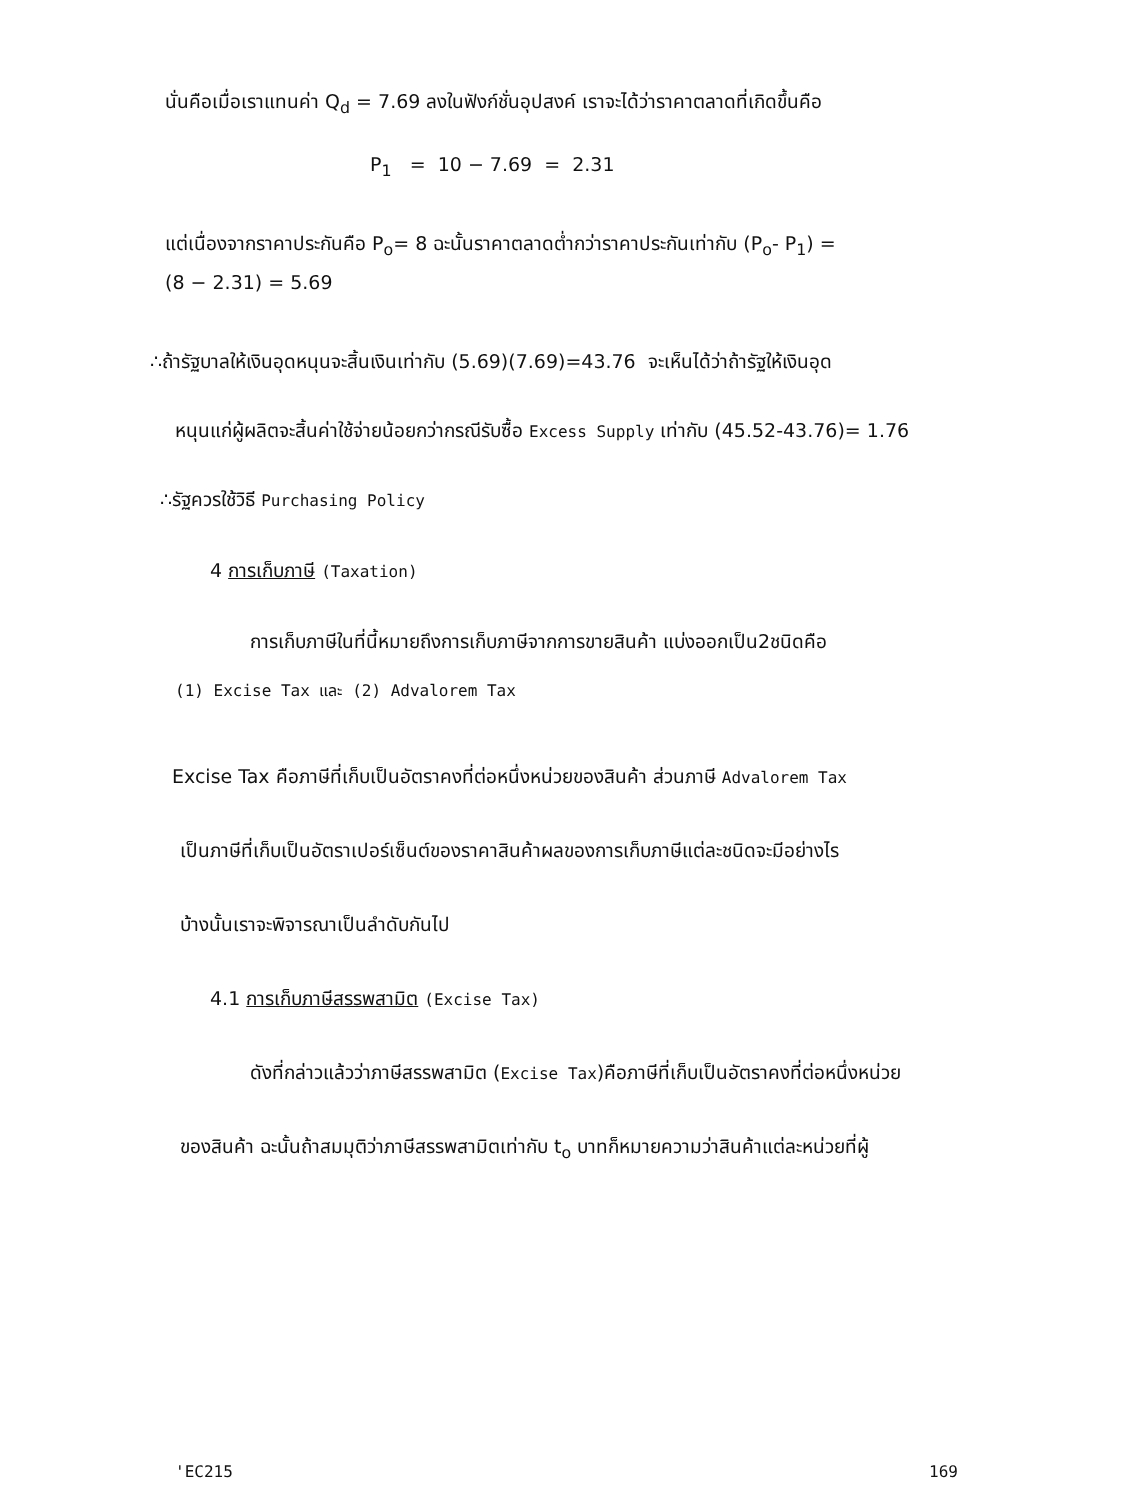นั่นคือเมื่อเราแทนค่า Q<sub>d</sub> = 7.69 ลงในฟังก์ชั่นอุปสงค์ เราจะได้ว่าราคาตลาดที่เกิดขึ้นคือ
P<sub>1</sub> = 10 − 7.69 = 2.31
แต่เนื่องจากราคาประกันคือ P<sub>o</sub>= 8 ฉะนั้นราคาตลาดต่ำกว่าราคาประกันเท่ากับ (P<sub>o</sub>- P<sub>1</sub>) =
(8 − 2.31) = 5.69
∴ถ้ารัฐบาลให้เงินอุดหนุนจะสิ้นเงินเท่ากับ (5.69)(7.69)=43.76 จะเห็นได้ว่าถ้ารัฐให้เงินอุด
หนุนแก่ผู้ผลิตจะสิ้นค่าใช้จ่ายน้อยกว่ากรณีรับซื้อ Excess Supply เท่ากับ (45.52-43.76)= 1.76
∴รัฐควรใช้วิธี Purchasing Policy
4 การเก็บภาษี (Taxation)
การเก็บภาษีในที่นี้หมายถึงการเก็บภาษีจากการขายสินค้า แบ่งออกเป็น2ชนิดคือ
(1) Excise Tax และ (2) Advalorem Tax
Excise Tax คือภาษีที่เก็บเป็นอัตราคงที่ต่อหนึ่งหน่วยของสินค้า ส่วนภาษี Advalorem Tax
เป็นภาษีที่เก็บเป็นอัตราเปอร์เซ็นต์ของราคาสินค้าผลของการเก็บภาษีแต่ละชนิดจะมีอย่างไร
บ้างนั้นเราจะพิจารณาเป็นลำดับกันไป
4.1 การเก็บภาษีสรรพสามิต (Excise Tax)
ดังที่กล่าวแล้วว่าภาษีสรรพสามิต (Excise Tax)คือภาษีที่เก็บเป็นอัตราคงที่ต่อหนึ่งหน่วย
ของสินค้า ฉะนั้นถ้าสมมุติว่าภาษีสรรพสามิตเท่ากับ t<sub>o</sub> บาทก็หมายความว่าสินค้าแต่ละหน่วยที่ผู้
'EC215 169